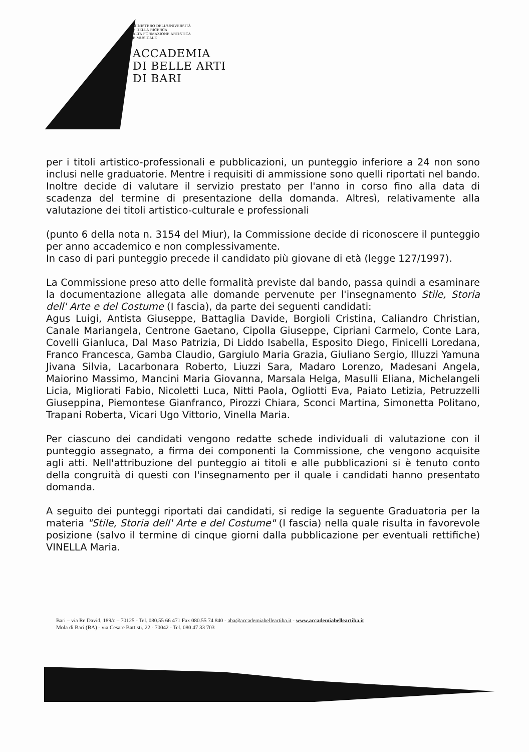MINISTERO DELL'UNIVERSITÀ
E DELLA RICERCA
ALTA FORMAZIONE ARTISTICA
E MUSICALE
ACCADEMIA
DI BELLE ARTI
DI BARI
per i titoli artistico-professionali e pubblicazioni, un punteggio inferiore a 24 non sono inclusi nelle graduatorie. Mentre i requisiti di ammissione sono quelli riportati nel bando. Inoltre decide di valutare il servizio prestato per l'anno in corso fino alla data di scadenza del termine di presentazione della domanda. Altresì, relativamente alla valutazione dei titoli artistico-culturale e professionali
(punto 6 della nota n. 3154 del Miur), la Commissione decide di riconoscere il punteggio per anno accademico e non complessivamente.
In caso di pari punteggio precede il candidato più giovane di età (legge 127/1997).
La Commissione preso atto delle formalità previste dal bando, passa quindi a esaminare la documentazione allegata alle domande pervenute per l'insegnamento Stile, Storia dell' Arte e del Costume (I fascia), da parte dei seguenti candidati:
Agus Luigi, Antista Giuseppe, Battaglia Davide, Borgioli Cristina, Caliandro Christian, Canale Mariangela, Centrone Gaetano, Cipolla Giuseppe, Cipriani Carmelo, Conte Lara, Covelli Gianluca, Dal Maso Patrizia, Di Liddo Isabella, Esposito Diego, Finicelli Loredana, Franco Francesca, Gamba Claudio, Gargiulo Maria Grazia, Giuliano Sergio, Illuzzi Yamuna Jivana Silvia, Lacarbonara Roberto, Liuzzi Sara, Madaro Lorenzo, Madesani Angela, Maiorino Massimo, Mancini Maria Giovanna, Marsala Helga, Masulli Eliana, Michelangeli Licia, Migliorati Fabio, Nicoletti Luca, Nitti Paola, Ogliotti Eva, Paiato Letizia, Petruzzelli Giuseppina, Piemontese Gianfranco, Pirozzi Chiara, Sconci Martina, Simonetta Politano, Trapani Roberta, Vicari Ugo Vittorio, Vinella Maria.
Per ciascuno dei candidati vengono redatte schede individuali di valutazione con il punteggio assegnato, a firma dei componenti la Commissione, che vengono acquisite agli atti. Nell'attribuzione del punteggio ai titoli e alle pubblicazioni si è tenuto conto della congruità di questi con l'insegnamento per il quale i candidati hanno presentato domanda.
A seguito dei punteggi riportati dai candidati, si redige la seguente Graduatoria per la materia "Stile, Storia dell' Arte e del Costume" (I fascia) nella quale risulta in favorevole posizione (salvo il termine di cinque giorni dalla pubblicazione per eventuali rettifiche) VINELLA Maria.
Bari – via Re David, 189/c – 70125 - Tel. 080.55 66 471 Fax 080.55 74 840 - aba@accademiabelleartiba.it - www.accademiabelleartiba.it
Mola di Bari (BA) - via Cesare Battisti, 22 - 70042 - Tel. 080 47 33 703